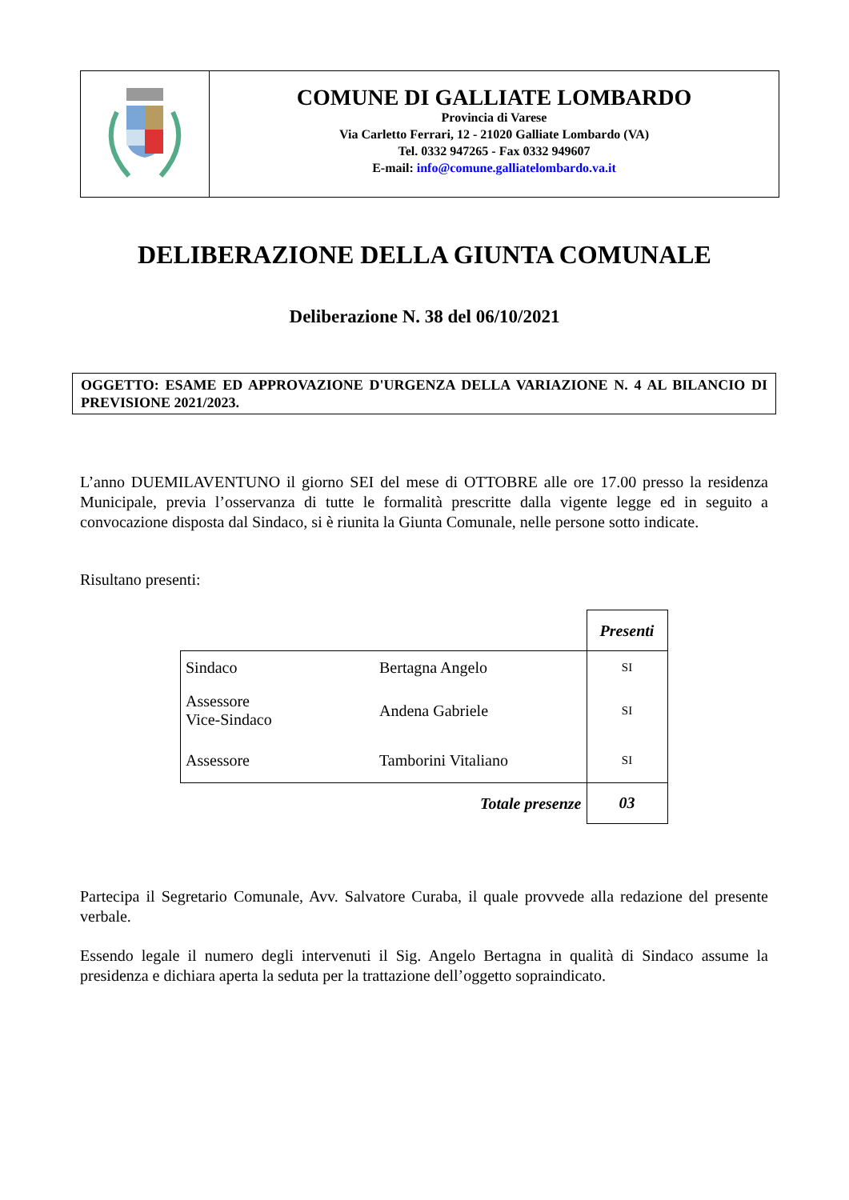COMUNE DI GALLIATE LOMBARDO
Provincia di Varese
Via Carletto Ferrari, 12 - 21020 Galliate Lombardo (VA)
Tel. 0332 947265 - Fax 0332 949607
E-mail: info@comune.galliatelombardo.va.it
DELIBERAZIONE DELLA GIUNTA COMUNALE
Deliberazione N. 38 del 06/10/2021
OGGETTO: ESAME ED APPROVAZIONE D'URGENZA DELLA VARIAZIONE N. 4 AL BILANCIO DI PREVISIONE 2021/2023.
L’anno DUEMILAVENTUNO il giorno SEI del mese di OTTOBRE alle ore 17.00 presso la residenza Municipale, previa l’osservanza di tutte le formalità prescritte dalla vigente legge ed in seguito a convocazione disposta dal Sindaco, si è riunita la Giunta Comunale, nelle persone sotto indicate.
Risultano presenti:
| | | Presenti |
| Sindaco | Bertagna Angelo | SI |
| Assessore Vice-Sindaco | Andena Gabriele | SI |
| Assessore | Tamborini Vitaliano | SI |
| Totale presenze | | 03 |
Partecipa il Segretario Comunale, Avv. Salvatore Curaba, il quale provvede alla redazione del presente verbale.
Essendo legale il numero degli intervenuti il Sig. Angelo Bertagna in qualità di Sindaco assume la presidenza e dichiara aperta la seduta per la trattazione dell’oggetto sopraindicato.